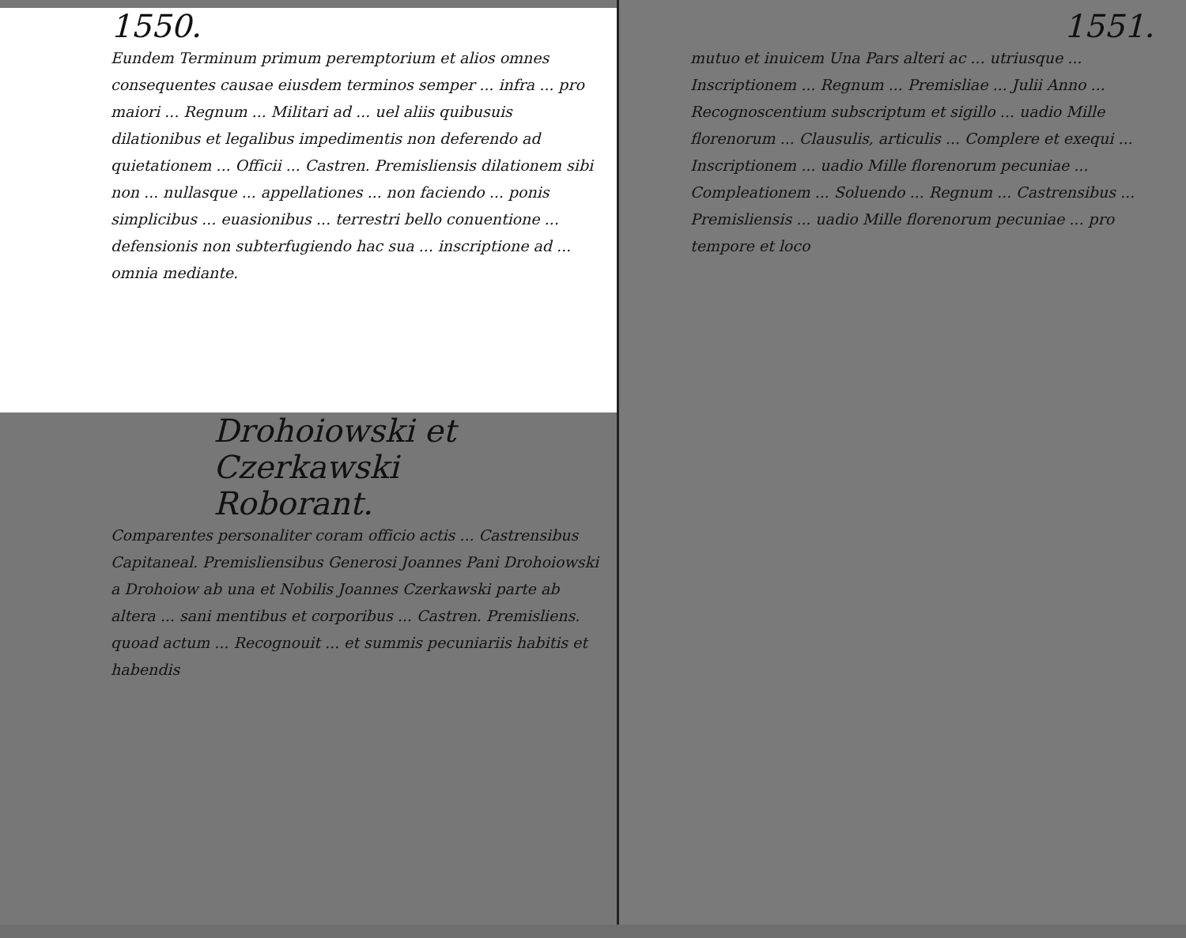1550.
Eundem Terminum primum peremptorium et alios omnes consequentes causae eiusdem terminos semper ... infra ... pro maiori ... Regnum ... Militari ad ... uel aliis quibusuis dilationibus et legalibus impedimentis non deferendo ad quietationem ... Officii ... Castren. Premisliensis dilationem sibi non ... nullasque ... appellationes ... non faciendo ... ponis simplicibus ... euasionibus ... terrestri bello conuentione ... defensionis non subterfugiendo hac sua ... inscriptione ad ... omnia mediante.
Drohoiowski et Czerkawski
Roborant.
Comparentes personaliter coram officio actis ... Castrensibus Capitaneal. Premisliensibus Generosi Joannes Pani Drohoiowski a Drohoiow ab una et Nobilis Joannes Czerkawski parte ab altera ... sani mentibus et corporibus ... Castren. Premisliens. quoad actum ... Recognouit ... et summis pecuniariis habitis et habendis
1551.
mutuo et inuicem Una Pars alteri ac ... utriusque ... Inscriptionem ... Regnum ... Premisliae ... Julii Anno ... Recognoscentium subscriptum et sigillo ... uadio Mille florenorum ... Clausulis, articulis ... Complere et exequi ... Inscriptionem ... uadio Mille florenorum pecuniae ... Compleationem ... Soluendo ... Regnum ... Castrensibus ... Premisliensis ... uadio Mille florenorum pecuniae ... pro tempore et loco